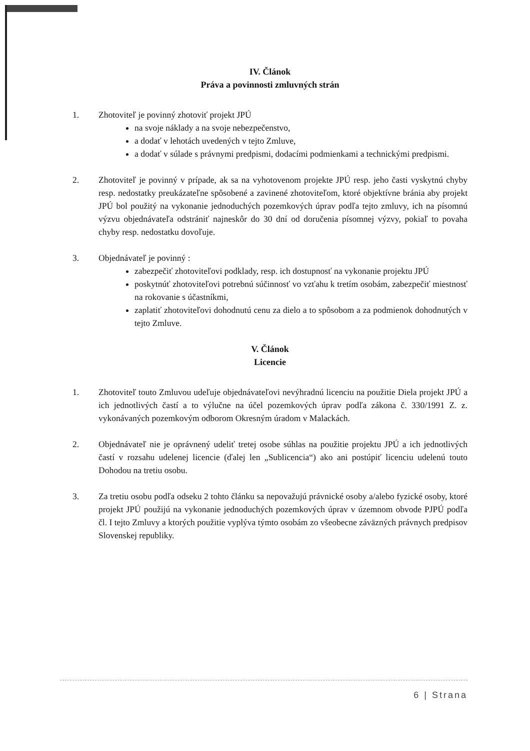IV. Článok
Práva a povinnosti zmluvných strán
1. Zhotoviteľ je povinný zhotoviť projekt JPÚ
na svoje náklady a na svoje nebezpečenstvo,
a dodať v lehotách uvedených v tejto Zmluve,
a dodať v súlade s právnymi predpismi, dodacími podmienkami a technickými predpismi.
2. Zhotoviteľ je povinný v prípade, ak sa na vyhotovenom projekte JPÚ resp. jeho časti vyskytnú chyby resp. nedostatky preukázateľne spôsobené a zavinené zhotoviteľom, ktoré objektívne bránia aby projekt JPÚ bol použitý na vykonanie jednoduchých pozemkových úprav podľa tejto zmluvy, ich na písomnú výzvu objednávateľa odstrániť najneskôr do 30 dní od doručenia písomnej výzvy, pokiaľ to povaha chyby resp. nedostatku dovoľuje.
3. Objednávateľ je povinný :
zabezpečiť zhotoviteľovi podklady, resp. ich dostupnosť na vykonanie projektu JPÚ
poskytnúť zhotoviteľovi potrebnú súčinnosť vo vzťahu k tretím osobám, zabezpečiť miestnosť na rokovanie s účastníkmi,
zaplatiť zhotoviteľovi dohodnutú cenu za dielo a to spôsobom a za podmienok dohodnutých v tejto Zmluve.
V. Článok
Licencie
1. Zhotoviteľ touto Zmluvou udeľuje objednávateľovi nevýhradnú licenciu na použitie Diela projekt JPÚ a ich jednotlivých častí a to výlučne na účel pozemkových úprav podľa zákona č. 330/1991 Z. z. vykonávaných pozemkovým odborom Okresným úradom v Malackách.
2. Objednávateľ nie je oprávnený udeliť tretej osobe súhlas na použitie projektu JPÚ a ich jednotlivých častí v rozsahu udelenej licencie (ďalej len „Sublicencia“) ako ani postúpiť licenciu udelenú touto Dohodou na tretiu osobu.
3. Za tretiu osobu podľa odseku 2 tohto článku sa nepovažujú právnické osoby a/alebo fyzické osoby, ktoré projekt JPÚ použijú na vykonanie jednoduchých pozemkových úprav v územnom obvode PJPÚ podľa čl. I tejto Zmluvy a ktorých použitie vyplýva týmto osobám zo všeobecne záväzných právnych predpisov Slovenskej republiky.
6 | Strana